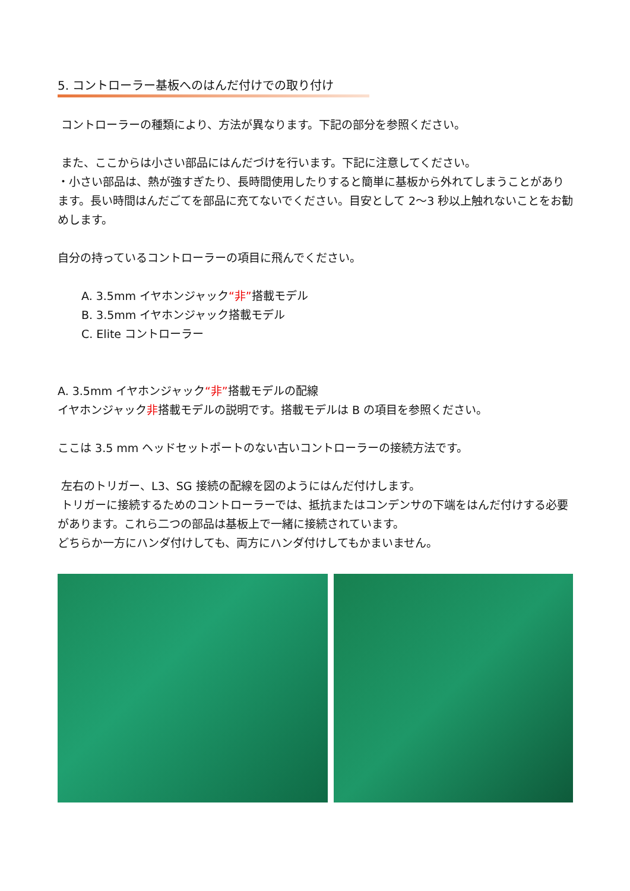5. コントローラー基板へのはんだ付けでの取り付け
コントローラーの種類により、方法が異なります。下記の部分を参照ください。
また、ここからは小さい部品にはんだづけを行います。下記に注意してください。
・小さい部品は、熱が強すぎたり、長時間使用したりすると簡単に基板から外れてしまうことがあります。長い時間はんだごてを部品に充てないでください。目安として 2～3 秒以上触れないことをお勧めします。
自分の持っているコントローラーの項目に飛んでください。
A. 3.5mm イヤホンジャック“非”搭載モデル
B. 3.5mm イヤホンジャック搭載モデル
C. Elite コントローラー
A. 3.5mm イヤホンジャック“非”搭載モデルの配線
イヤホンジャック非搭載モデルの説明です。搭載モデルは B の項目を参照ください。
ここは 3.5 mm ヘッドセットポートのない古いコントローラーの接続方法です。
左右のトリガー、L3、SG 接続の配線を図のようにはんだ付けします。
トリガーに接続するためのコントローラーでは、抵抗またはコンデンサの下端をはんだ付けする必要があります。これら二つの部品は基板上で一緒に接続されています。
どちらか一方にハンダ付けしても、両方にハンダ付けしてもかまいません。